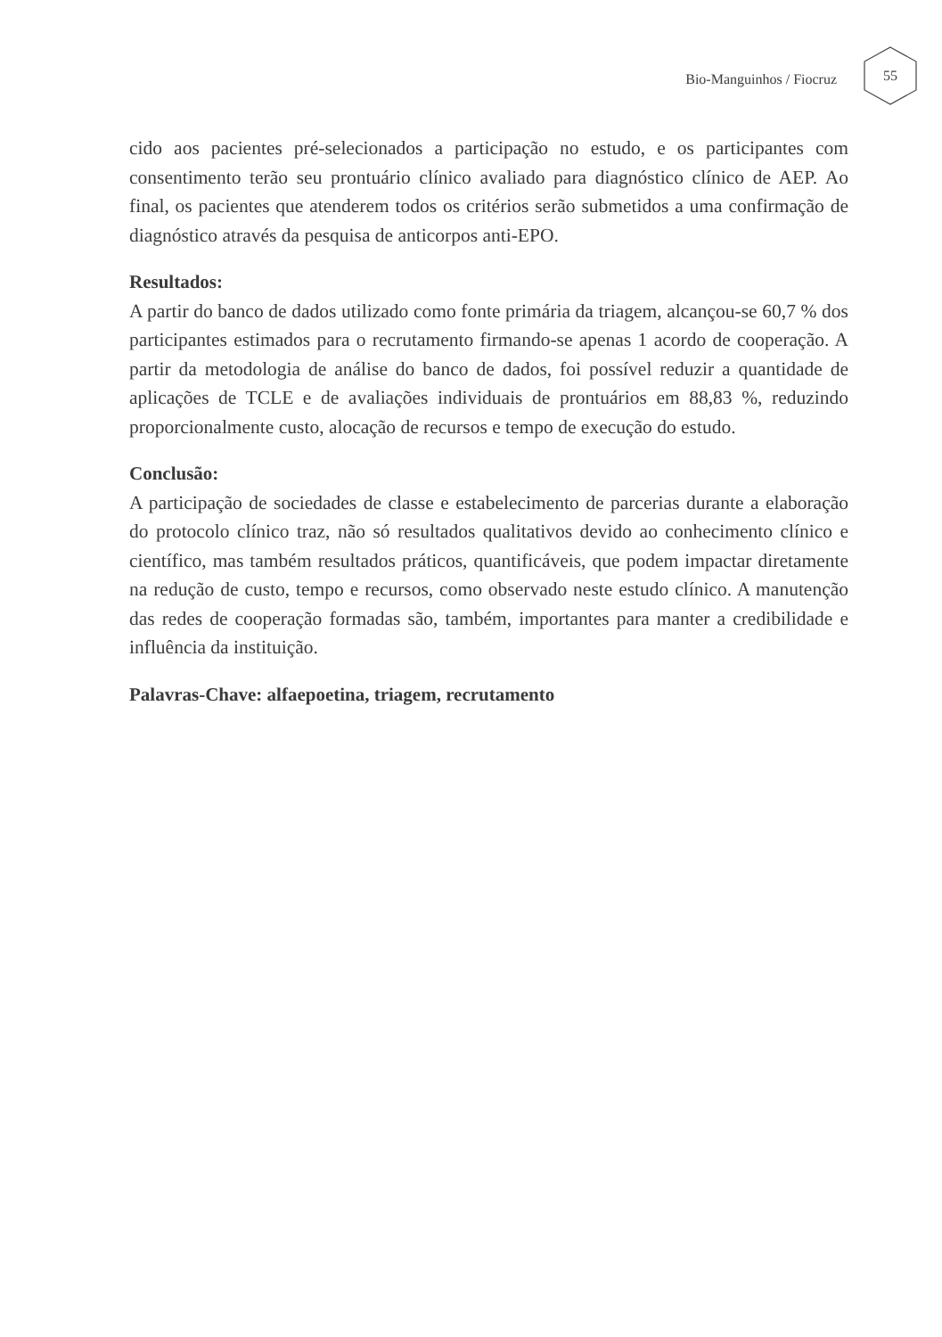Bio-Manguinhos / Fiocruz
55
cido aos pacientes pré-selecionados a participação no estudo, e os participantes com consentimento terão seu prontuário clínico avaliado para diagnóstico clínico de AEP. Ao final, os pacientes que atenderem todos os critérios serão submetidos a uma confirmação de diagnóstico através da pesquisa de anticorpos anti-EPO.
Resultados:
A partir do banco de dados utilizado como fonte primária da triagem, alcançou-se 60,7 % dos participantes estimados para o recrutamento firmando-se apenas 1 acordo de cooperação. A partir da metodologia de análise do banco de dados, foi possível reduzir a quantidade de aplicações de TCLE e de avaliações individuais de prontuários em 88,83 %, reduzindo proporcionalmente custo, alocação de recursos e tempo de execução do estudo.
Conclusão:
A participação de sociedades de classe e estabelecimento de parcerias durante a elaboração do protocolo clínico traz, não só resultados qualitativos devido ao conhecimento clínico e científico, mas também resultados práticos, quantificáveis, que podem impactar diretamente na redução de custo, tempo e recursos, como observado neste estudo clínico. A manutenção das redes de cooperação formadas são, também, importantes para manter a credibilidade e influência da instituição.
Palavras-Chave: alfaepoetina, triagem, recrutamento